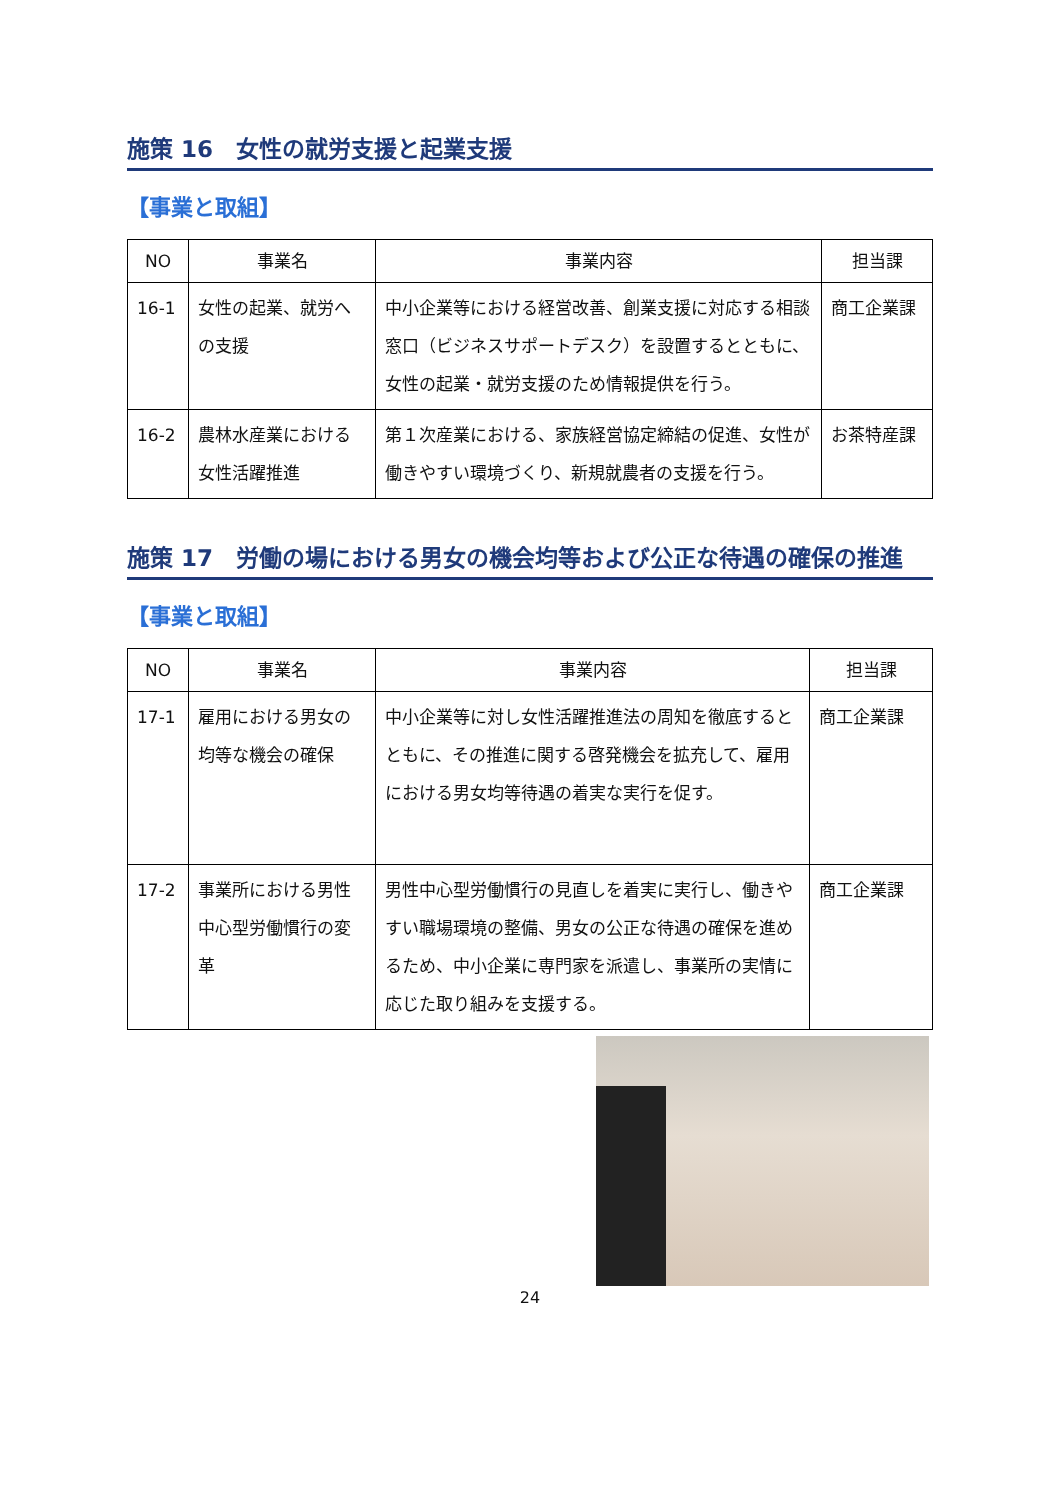施策 16　女性の就労支援と起業支援
【事業と取組】
| NO | 事業名 | 事業内容 | 担当課 |
| --- | --- | --- | --- |
| 16-1 | 女性の起業、就労への支援 | 中小企業等における経営改善、創業支援に対応する相談窓口（ビジネスサポートデスク）を設置するとともに、女性の起業・就労支援のため情報提供を行う。 | 商工企業課 |
| 16-2 | 農林水産業における女性活躍推進 | 第１次産業における、家族経営協定締結の促進、女性が働きやすい環境づくり、新規就農者の支援を行う。 | お茶特産課 |
施策 17　労働の場における男女の機会均等および公正な待遇の確保の推進
【事業と取組】
| NO | 事業名 | 事業内容 | 担当課 |
| --- | --- | --- | --- |
| 17-1 | 雇用における男女の均等な機会の確保 | 中小企業等に対し女性活躍推進法の周知を徹底するとともに、その推進に関する啓発機会を拡充して、雇用における男女均等待遇の着実な実行を促す。 | 商工企業課 |
| 17-2 | 事業所における男性中心型労働慣行の変革 | 男性中心型労働慣行の見直しを着実に実行し、働きやすい職場環境の整備、男女の公正な待遇の確保を進めるため、中小企業に専門家を派遣し、事業所の実情に応じた取り組みを支援する。 | 商工企業課 |
24